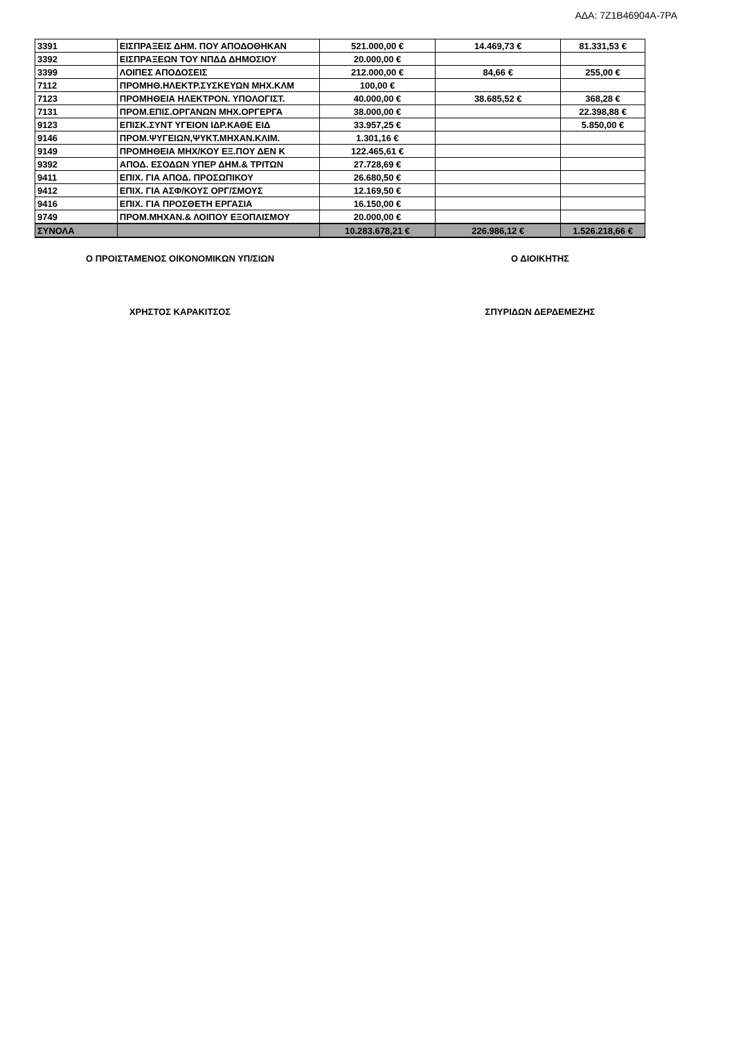ΑΔΑ: 7Ζ1Β46904Α-7ΡΑ
| 3391 | ΕΙΣΠΡΑΞΕΙΣ ΔΗΜ. ΠΟΥ ΑΠΟΔΟΘΗΚΑΝ | 521.000,00 € | 14.469,73 € | 81.331,53 € |
| 3392 | ΕΙΣΠΡΑΞΕΩΝ ΤΟΥ ΝΠΔΔ ΔΗΜΟΣΙΟΥ | 20.000,00 € | | |
| 3399 | ΛΟΙΠΕΣ ΑΠΟΔΟΣΕΙΣ | 212.000,00 € | 84,66 € | 255,00 € |
| 7112 | ΠΡΟΜΗΘ.ΗΛΕΚΤΡ.ΣΥΣΚΕΥΩΝ ΜΗΧ.ΚΛΜ | 100,00 € | | |
| 7123 | ΠΡΟΜΗΘΕΙΑ ΗΛΕΚΤΡΟΝ. ΥΠΟΛΟΓΙΣΤ. | 40.000,00 € | 38.685,52 € | 368,28 € |
| 7131 | ΠΡΟΜ.ΕΠΙΣ.ΟΡΓΑΝΩΝ ΜΗΧ.ΟΡΓΕΡΓΑ | 38.000,00 € | | 22.398,88 € |
| 9123 | ΕΠΙΣΚ.ΣΥΝΤ ΥΓΕΙΟΝ ΙΔΡ.ΚΑΘΕ ΕΙΔ | 33.957,25 € | | 5.850,00 € |
| 9146 | ΠΡΟΜ.ΨΥΓΕΙΩΝ,ΨΥΚΤ.ΜΗΧΑΝ.ΚΛΙΜ. | 1.301,16 € | | |
| 9149 | ΠΡΟΜΗΘΕΙΑ ΜΗΧ/ΚΟΥ ΕΞ.ΠΟΥ ΔΕΝ Κ | 122.465,61 € | | |
| 9392 | ΑΠΟΔ. ΕΣΟΔΩΝ ΥΠΕΡ ΔΗΜ.& ΤΡΙΤΩΝ | 27.728,69 € | | |
| 9411 | ΕΠΙΧ. ΓΙΑ ΑΠΟΔ. ΠΡΟΣΩΠΙΚΟΥ | 26.680,50 € | | |
| 9412 | ΕΠΙΧ. ΓΙΑ ΑΣΦ/ΚΟΥΣ ΟΡΓ/ΣΜΟΥΣ | 12.169,50 € | | |
| 9416 | ΕΠΙΧ. ΓΙΑ ΠΡΟΣΘΕΤΗ ΕΡΓΑΣΙΑ | 16.150,00 € | | |
| 9749 | ΠΡΟΜ.ΜΗΧΑΝ.& ΛΟΙΠΟΥ ΕΞΟΠΛΙΣΜΟΥ | 20.000,00 € | | |
| ΣΥΝΟΛΑ | | 10.283.678,21 € | 226.986,12 € | 1.526.218,66 € |
Ο ΠΡΟΙΣΤΑΜΕΝΟΣ ΟΙΚΟΝΟΜΙΚΩΝ ΥΠ/ΣΙΩΝ Ο ΔΙΟΙΚΗΤΗΣ
ΧΡΗΣΤΟΣ ΚΑΡΑΚΙΤΣΟΣ ΣΠΥΡΙΔΩΝ ΔΕΡΔΕΜΕΖΗΣ